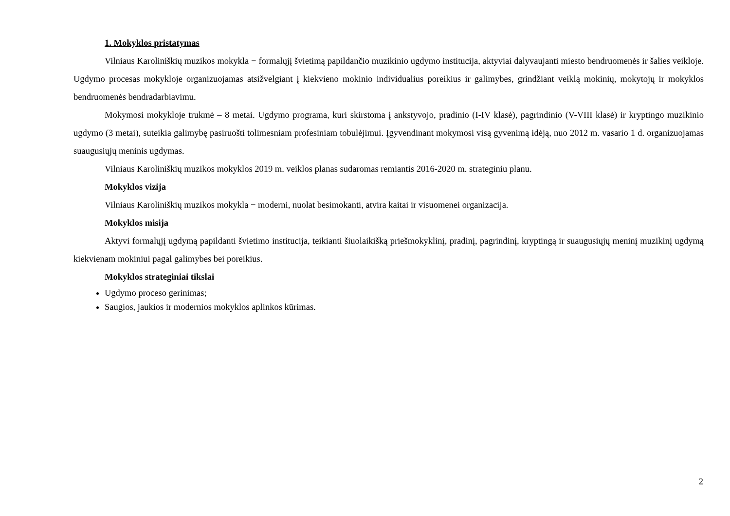1. Mokyklos pristatymas
Vilniaus Karoliniškių muzikos mokykla − formalųjį švietimą papildančio muzikinio ugdymo institucija, aktyviai dalyvaujanti miesto bendruomenės ir šalies veikloje. Ugdymo procesas mokykloje organizuojamas atsižvelgiant į kiekvieno mokinio individualius poreikius ir galimybes, grindžiant veiklą mokinių, mokytojų ir mokyklos bendruomenės bendradarbiavimu.
Mokymosi mokykloje trukmė – 8 metai. Ugdymo programa, kuri skirstoma į ankstyvojo, pradinio (I-IV klasė), pagrindinio (V-VIII klasė) ir kryptingo muzikinio ugdymo (3 metai), suteikia galimybę pasiruošti tolimesniam profesiniam tobulėjimui. Įgyvendinant mokymosi visą gyvenimą idėją, nuo 2012 m. vasario 1 d. organizuojamas suaugusiųjų meninis ugdymas.
Vilniaus Karoliniškių muzikos mokyklos 2019 m. veiklos planas sudaromas remiantis 2016-2020 m. strateginiu planu.
Mokyklos vizija
Vilniaus Karoliniškių muzikos mokykla − moderni, nuolat besimokanti, atvira kaitai ir visuomenei organizacija.
Mokyklos misija
Aktyvi formalųjį ugdymą papildanti švietimo institucija, teikianti šiuolaikišką priešmokyklinį, pradinį, pagrindinį, kryptingą ir suaugusiųjų meninį muzikinį ugdymą kiekvienam mokiniui pagal galimybes bei poreikius.
Mokyklos strateginiai tikslai
Ugdymo proceso gerinimas;
Saugios, jaukios ir modernios mokyklos aplinkos kūrimas.
2